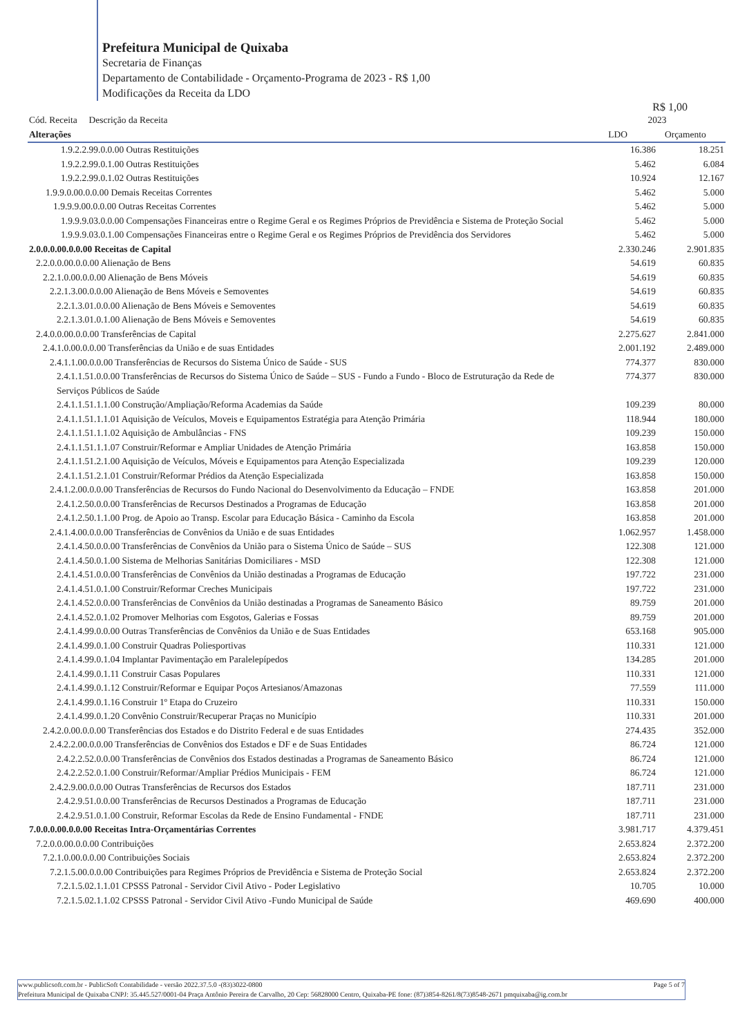Prefeitura Municipal de Quixaba
Secretaria de Finanças
Departamento de Contabilidade - Orçamento-Programa de 2023 - R$ 1,00
Modificações da Receita da LDO
R$ 1,00
| Cód. Receita Descrição da Receita Alterações | 2023 LDO Orçamento | |
| --- | --- | --- |
| 1.9.2.2.99.0.0.00 Outras Restituições | 16.386 | 18.251 |
| 1.9.2.2.99.0.1.00 Outras Restituições | 5.462 | 6.084 |
| 1.9.2.2.99.0.1.02 Outras Restituições | 10.924 | 12.167 |
| 1.9.9.0.00.0.0.00 Demais Receitas Correntes | 5.462 | 5.000 |
| 1.9.9.9.00.0.0.00 Outras Receitas Correntes | 5.462 | 5.000 |
| 1.9.9.9.03.0.0.00 Compensações Financeiras entre o Regime Geral e os Regimes Próprios de Previdência e Sistema de Proteção Social | 5.462 | 5.000 |
| 1.9.9.9.03.0.1.00 Compensações Financeiras entre o Regime Geral e os Regimes Próprios de Previdência dos Servidores | 5.462 | 5.000 |
| 2.0.0.0.00.0.0.00 Receitas de Capital | 2.330.246 | 2.901.835 |
| 2.2.0.0.00.0.0.00 Alienação de Bens | 54.619 | 60.835 |
| 2.2.1.0.00.0.0.00 Alienação de Bens Móveis | 54.619 | 60.835 |
| 2.2.1.3.00.0.0.00 Alienação de Bens Móveis e Semoventes | 54.619 | 60.835 |
| 2.2.1.3.01.0.0.00 Alienação de Bens Móveis e Semoventes | 54.619 | 60.835 |
| 2.2.1.3.01.0.1.00 Alienação de Bens Móveis e Semoventes | 54.619 | 60.835 |
| 2.4.0.0.00.0.0.00 Transferências de Capital | 2.275.627 | 2.841.000 |
| 2.4.1.0.00.0.0.00 Transferências da União e de suas Entidades | 2.001.192 | 2.489.000 |
| 2.4.1.1.00.0.0.00 Transferências de Recursos do Sistema Único de Saúde - SUS | 774.377 | 830.000 |
| 2.4.1.1.51.0.0.00 Transferências de Recursos do Sistema Único de Saúde – SUS - Fundo a Fundo - Bloco de Estruturação da Rede de Serviços Públicos de Saúde | 774.377 | 830.000 |
| 2.4.1.1.51.1.1.00 Construção/Ampliação/Reforma Academias da Saúde | 109.239 | 80.000 |
| 2.4.1.1.51.1.1.01 Aquisição de Veículos, Moveis e Equipamentos Estratégia para Atenção Primária | 118.944 | 180.000 |
| 2.4.1.1.51.1.1.02 Aquisição de Ambulâncias - FNS | 109.239 | 150.000 |
| 2.4.1.1.51.1.1.07 Construir/Reformar e Ampliar Unidades de Atenção Primária | 163.858 | 150.000 |
| 2.4.1.1.51.2.1.00 Aquisição de Veículos, Móveis e Equipamentos para Atenção Especializada | 109.239 | 120.000 |
| 2.4.1.1.51.2.1.01 Construir/Reformar Prédios da Atenção Especializada | 163.858 | 150.000 |
| 2.4.1.2.00.0.0.00 Transferências de Recursos do Fundo Nacional do Desenvolvimento da Educação – FNDE | 163.858 | 201.000 |
| 2.4.1.2.50.0.0.00 Transferências de Recursos Destinados a Programas de Educação | 163.858 | 201.000 |
| 2.4.1.2.50.1.1.00 Prog. de Apoio ao Transp. Escolar para Educação Básica - Caminho da Escola | 163.858 | 201.000 |
| 2.4.1.4.00.0.0.00 Transferências de Convênios da União e de suas Entidades | 1.062.957 | 1.458.000 |
| 2.4.1.4.50.0.0.00 Transferências de Convênios da União para o Sistema Único de Saúde – SUS | 122.308 | 121.000 |
| 2.4.1.4.50.0.1.00 Sistema de Melhorias Sanitárias Domiciliares - MSD | 122.308 | 121.000 |
| 2.4.1.4.51.0.0.00 Transferências de Convênios da União destinadas a Programas de Educação | 197.722 | 231.000 |
| 2.4.1.4.51.0.1.00 Construir/Reformar Creches Municipais | 197.722 | 231.000 |
| 2.4.1.4.52.0.0.00 Transferências de Convênios da União destinadas a Programas de Saneamento Básico | 89.759 | 201.000 |
| 2.4.1.4.52.0.1.02 Promover Melhorias com Esgotos, Galerias e Fossas | 89.759 | 201.000 |
| 2.4.1.4.99.0.0.00 Outras Transferências de Convênios da União e de Suas Entidades | 653.168 | 905.000 |
| 2.4.1.4.99.0.1.00 Construir Quadras Poliesportivas | 110.331 | 121.000 |
| 2.4.1.4.99.0.1.04 Implantar Pavimentação em Paralelepípedos | 134.285 | 201.000 |
| 2.4.1.4.99.0.1.11 Construir Casas Populares | 110.331 | 121.000 |
| 2.4.1.4.99.0.1.12 Construir/Reformar e Equipar Poços Artesianos/Amazonas | 77.559 | 111.000 |
| 2.4.1.4.99.0.1.16 Construir 1º Etapa do Cruzeiro | 110.331 | 150.000 |
| 2.4.1.4.99.0.1.20 Convênio Construir/Recuperar Praças no Município | 110.331 | 201.000 |
| 2.4.2.0.00.0.0.00 Transferências dos Estados e do Distrito Federal e de suas Entidades | 274.435 | 352.000 |
| 2.4.2.2.00.0.0.00 Transferências de Convênios dos Estados e DF e de Suas Entidades | 86.724 | 121.000 |
| 2.4.2.2.52.0.0.00 Transferências de Convênios dos Estados destinadas a Programas de Saneamento Básico | 86.724 | 121.000 |
| 2.4.2.2.52.0.1.00 Construir/Reformar/Ampliar Prédios Municipais - FEM | 86.724 | 121.000 |
| 2.4.2.9.00.0.0.00 Outras Transferências de Recursos dos Estados | 187.711 | 231.000 |
| 2.4.2.9.51.0.0.00 Transferências de Recursos Destinados a Programas de Educação | 187.711 | 231.000 |
| 2.4.2.9.51.0.1.00 Construir, Reformar Escolas da Rede de Ensino Fundamental - FNDE | 187.711 | 231.000 |
| 7.0.0.0.00.0.0.00 Receitas Intra-Orçamentárias Correntes | 3.981.717 | 4.379.451 |
| 7.2.0.0.00.0.0.00 Contribuições | 2.653.824 | 2.372.200 |
| 7.2.1.0.00.0.0.00 Contribuições Sociais | 2.653.824 | 2.372.200 |
| 7.2.1.5.00.0.0.00 Contribuições para Regimes Próprios de Previdência e Sistema de Proteção Social | 2.653.824 | 2.372.200 |
| 7.2.1.5.02.1.1.01 CPSSS Patronal - Servidor Civil Ativo - Poder Legislativo | 10.705 | 10.000 |
| 7.2.1.5.02.1.1.02 CPSSS Patronal - Servidor Civil Ativo -Fundo Municipal de Saúde | 469.690 | 400.000 |
www.publicsoft.com.br - PublicSoft Contabilidade - versão 2022.37.5.0 -(83)3022-0800 Page 5 of 7
Prefeitura Municipal de Quixaba CNPJ: 35.445.527/0001-04 Praça Antônio Pereira de Carvalho, 20 Cep: 56828000 Centro, Quixaba-PE fone: (87)3854-8261/8(73)8548-2671 pmquixaba@ig.com.br